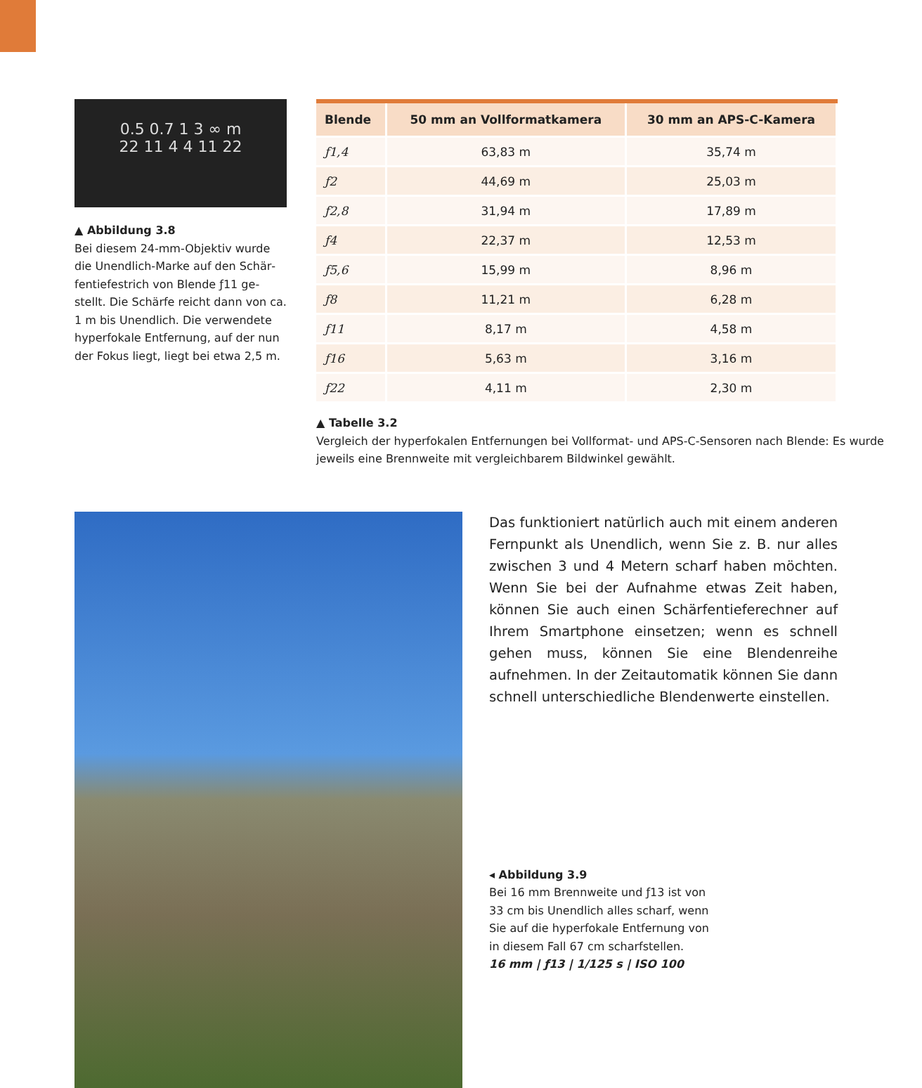0.5 0.7 1 3 ∞ m
22 11 4 4 11 22
▲ Abbildung 3.8
Bei diesem 24-mm-Objektiv wurde die Unendlich-Marke auf den Schär­fentiefestrich von Blende ƒ11 ge­stellt. Die Schärfe reicht dann von ca. 1 m bis Unendlich. Die verwendete hyperfokale Entfernung, auf der nun der Fokus liegt, liegt bei etwa 2,5 m.
| Blende | 50 mm an Vollformatkamera | 30 mm an APS-C-Kamera |
| --- | --- | --- |
| ƒ1,4 | 63,83 m | 35,74 m |
| ƒ2 | 44,69 m | 25,03 m |
| ƒ2,8 | 31,94 m | 17,89 m |
| ƒ4 | 22,37 m | 12,53 m |
| ƒ5,6 | 15,99 m | 8,96 m |
| ƒ8 | 11,21 m | 6,28 m |
| ƒ11 | 8,17 m | 4,58 m |
| ƒ16 | 5,63 m | 3,16 m |
| ƒ22 | 4,11 m | 2,30 m |
▲ Tabelle 3.2
Vergleich der hyperfokalen Entfernungen bei Vollformat- und APS-C-Sensoren nach Blende: Es wurde jeweils eine Brennweite mit vergleichbarem Bildwinkel gewählt.
Das funktioniert natürlich auch mit einem anderen Fernpunkt als Unendlich, wenn Sie z. B. nur alles zwi­schen 3 und 4 Metern scharf haben möchten. Wenn Sie bei der Aufnahme etwas Zeit haben, können Sie auch einen Schärfentieferechner auf Ihrem Smart­phone einsetzen; wenn es schnell gehen muss, kön­nen Sie eine Blendenreihe aufnehmen. In der Zeit­automatik können Sie dann schnell unterschiedliche Blendenwerte einstellen.
◂ Abbildung 3.9
Bei 16 mm Brennweite und ƒ13 ist von 33 cm bis Unendlich alles scharf, wenn Sie auf die hyperfokale Entfernung von in diesem Fall 67 cm scharfstellen.
16 mm | ƒ13 | 1/125 s | ISO 100